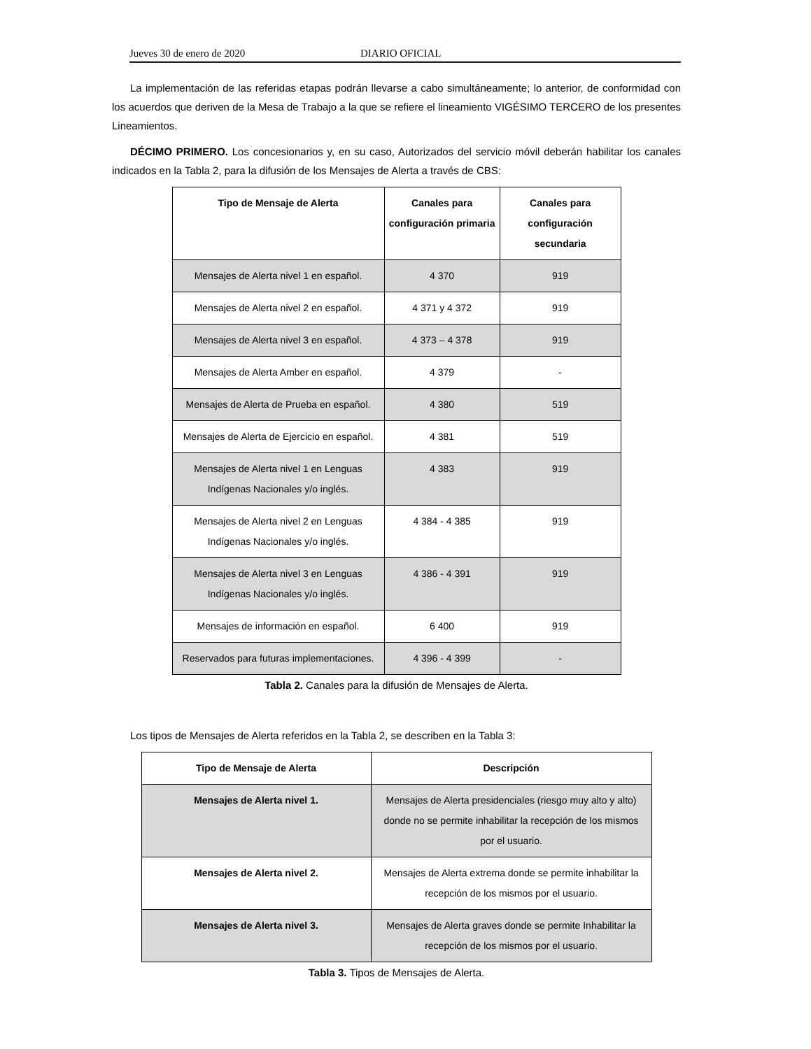Jueves 30 de enero de 2020 DIARIO OFICIAL
La implementación de las referidas etapas podrán llevarse a cabo simultáneamente; lo anterior, de conformidad con los acuerdos que deriven de la Mesa de Trabajo a la que se refiere el lineamiento VIGÉSIMO TERCERO de los presentes Lineamientos.
DÉCIMO PRIMERO. Los concesionarios y, en su caso, Autorizados del servicio móvil deberán habilitar los canales indicados en la Tabla 2, para la difusión de los Mensajes de Alerta a través de CBS:
| Tipo de Mensaje de Alerta | Canales para configuración primaria | Canales para configuración secundaria |
| --- | --- | --- |
| Mensajes de Alerta nivel 1 en español. | 4 370 | 919 |
| Mensajes de Alerta nivel 2 en español. | 4 371 y 4 372 | 919 |
| Mensajes de Alerta nivel 3 en español. | 4 373 – 4 378 | 919 |
| Mensajes de Alerta Amber en español. | 4 379 | - |
| Mensajes de Alerta de Prueba en español. | 4 380 | 519 |
| Mensajes de Alerta de Ejercicio en español. | 4 381 | 519 |
| Mensajes de Alerta nivel 1 en Lenguas Indígenas Nacionales y/o inglés. | 4 383 | 919 |
| Mensajes de Alerta nivel 2 en Lenguas Indígenas Nacionales y/o inglés. | 4 384 - 4 385 | 919 |
| Mensajes de Alerta nivel 3 en Lenguas Indígenas Nacionales y/o inglés. | 4 386 - 4 391 | 919 |
| Mensajes de información en español. | 6 400 | 919 |
| Reservados para futuras implementaciones. | 4 396 - 4 399 | - |
Tabla 2. Canales para la difusión de Mensajes de Alerta.
Los tipos de Mensajes de Alerta referidos en la Tabla 2, se describen en la Tabla 3:
| Tipo de Mensaje de Alerta | Descripción |
| --- | --- |
| Mensajes de Alerta nivel 1. | Mensajes de Alerta presidenciales (riesgo muy alto y alto) donde no se permite inhabilitar la recepción de los mismos por el usuario. |
| Mensajes de Alerta nivel 2. | Mensajes de Alerta extrema donde se permite inhabilitar la recepción de los mismos por el usuario. |
| Mensajes de Alerta nivel 3. | Mensajes de Alerta graves donde se permite Inhabilitar la recepción de los mismos por el usuario. |
Tabla 3. Tipos de Mensajes de Alerta.